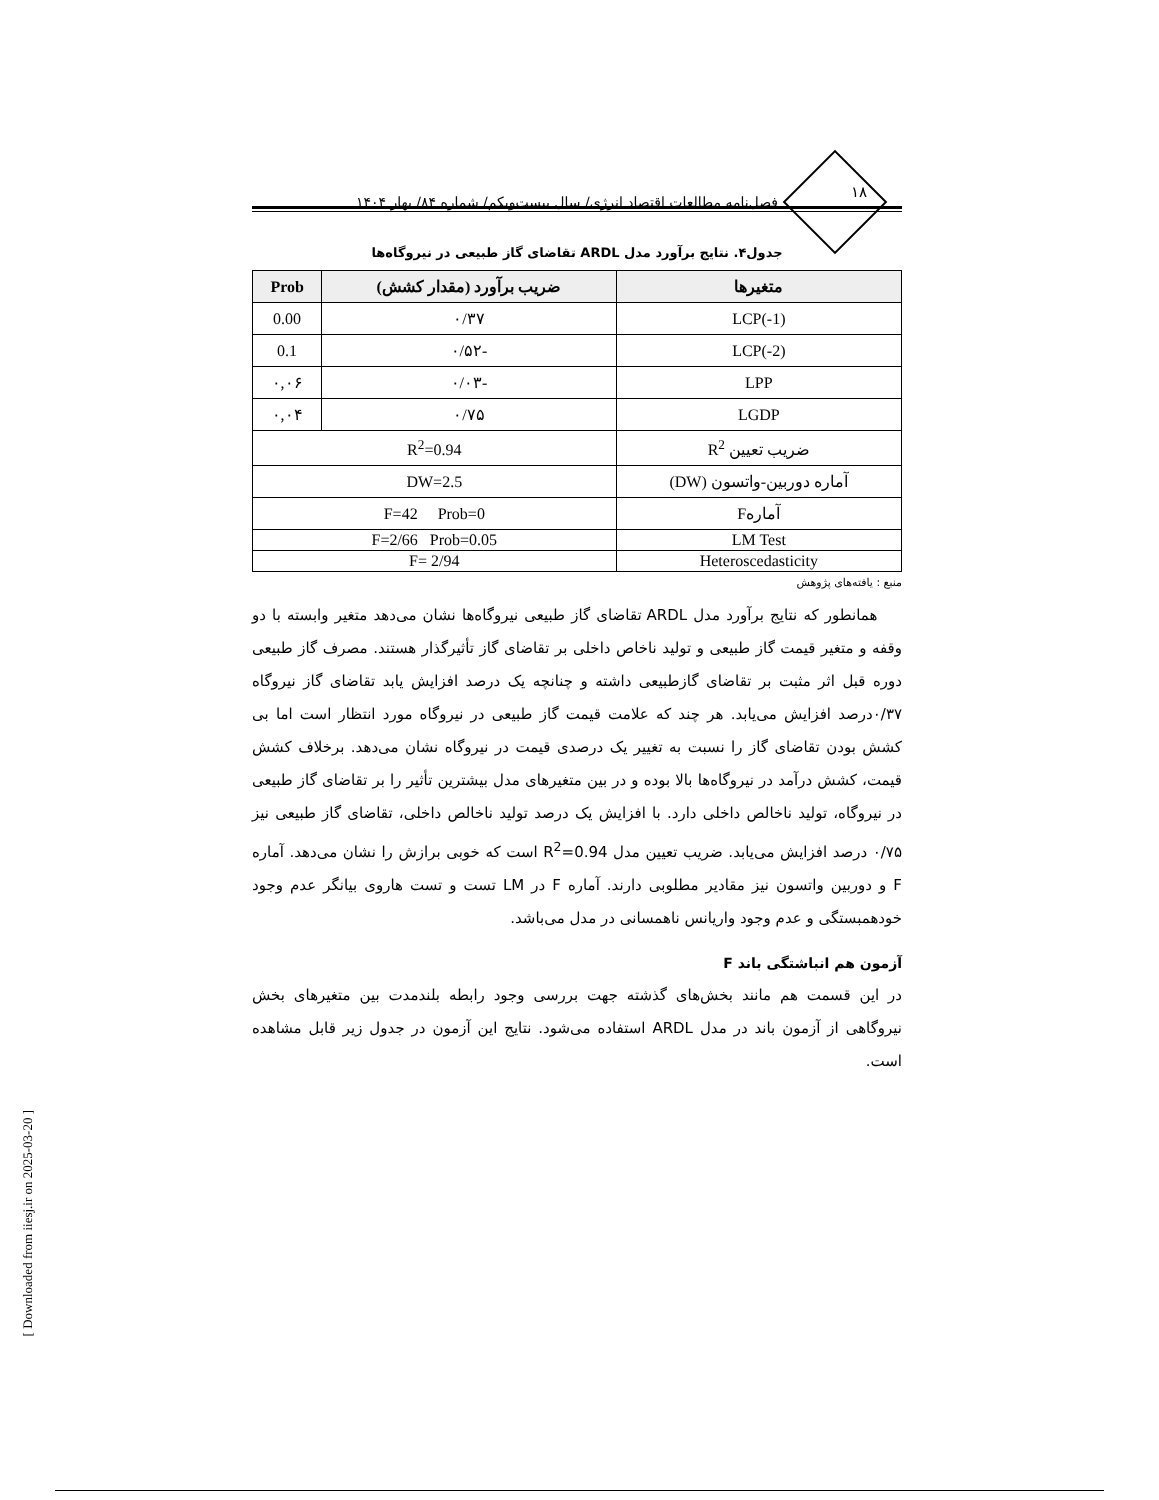۱۸
فصل‌نامه مطالعات اقتصاد انرژی/ سال بیست‌ویکم/ شماره ۸۴/ بهار ۱۴۰۴
جدول۴. نتایج برآورد مدل ARDL تقاضای گاز طبیعی در نیروگاه‌ها
| متغیرها | ضریب برآورد (مقدار کشش) | Prob |
| --- | --- | --- |
| LCP(-1) | ۰/۳۷ | 0.00 |
| LCP(-2) | -۰/۵۲ | 0.1 |
| LPP | -۰/۰۳ | ۰,۰۶ |
| LGDP | ۰/۷۵ | ۰,۰۴ |
| ضریب تعیین R<sup>2</sup> | R<sup>2</sup>=0.94 | |
| آماره دوربین-واتسون (DW) | DW=2.5 | |
| آمارهF | F=42 Prob=0 | |
| LM Test | F=2/66 Prob=0.05 | |
| Heteroscedasticity | F= 2/94 | |
منبع : یافته‌های پژوهش
همانطور که نتایج برآورد مدل ARDL تقاضای گاز طبیعی نیروگاه‌ها نشان می‌دهد متغیر وابسته با دو وقفه و متغیر قیمت گاز طبیعی و تولید ناخاص داخلی بر تقاضای گاز تأثیرگذار هستند. مصرف گاز طبیعی دوره قبل اثر مثبت بر تقاضای گازطبیعی داشته و چنانچه یک درصد افزایش یابد تقاضای گاز نیروگاه ۰/۳۷درصد افزایش می‌یابد. هر چند که علامت قیمت گاز طبیعی در نیروگاه مورد انتظار است اما بی کشش بودن تقاضای گاز را نسبت به تغییر یک درصدی قیمت در نیروگاه نشان می‌دهد. برخلاف کشش قیمت، کشش درآمد در نیروگاه‌ها بالا بوده و در بین متغیرهای مدل بیشترین تأثیر را بر تقاضای گاز طبیعی در نیروگاه، تولید ناخالص داخلی دارد. با افزایش یک درصد تولید ناخالص داخلی، تقاضای گاز طبیعی نیز ۰/۷۵ درصد افزایش می‌یابد. ضریب تعیین مدل R<sup>2</sup>=0.94 است که خوبی برازش را نشان می‌دهد. آماره F و دوربین واتسون نیز مقادیر مطلوبی دارند. آماره F در LM تست و تست هاروی بیانگر عدم وجود خودهمبستگی و عدم وجود واریانس ناهمسانی در مدل می‌باشد.
آزمون هم انباشتگی باند F
در این قسمت هم مانند بخش‌های گذشته جهت بررسی وجود رابطه بلندمدت بین متغیرهای بخش نیروگاهی از آزمون باند در مدل ARDL استفاده می‌شود. نتایج این آزمون در جدول زیر قابل مشاهده است.
[ Downloaded from iiesj.ir on 2025-03-20 ]